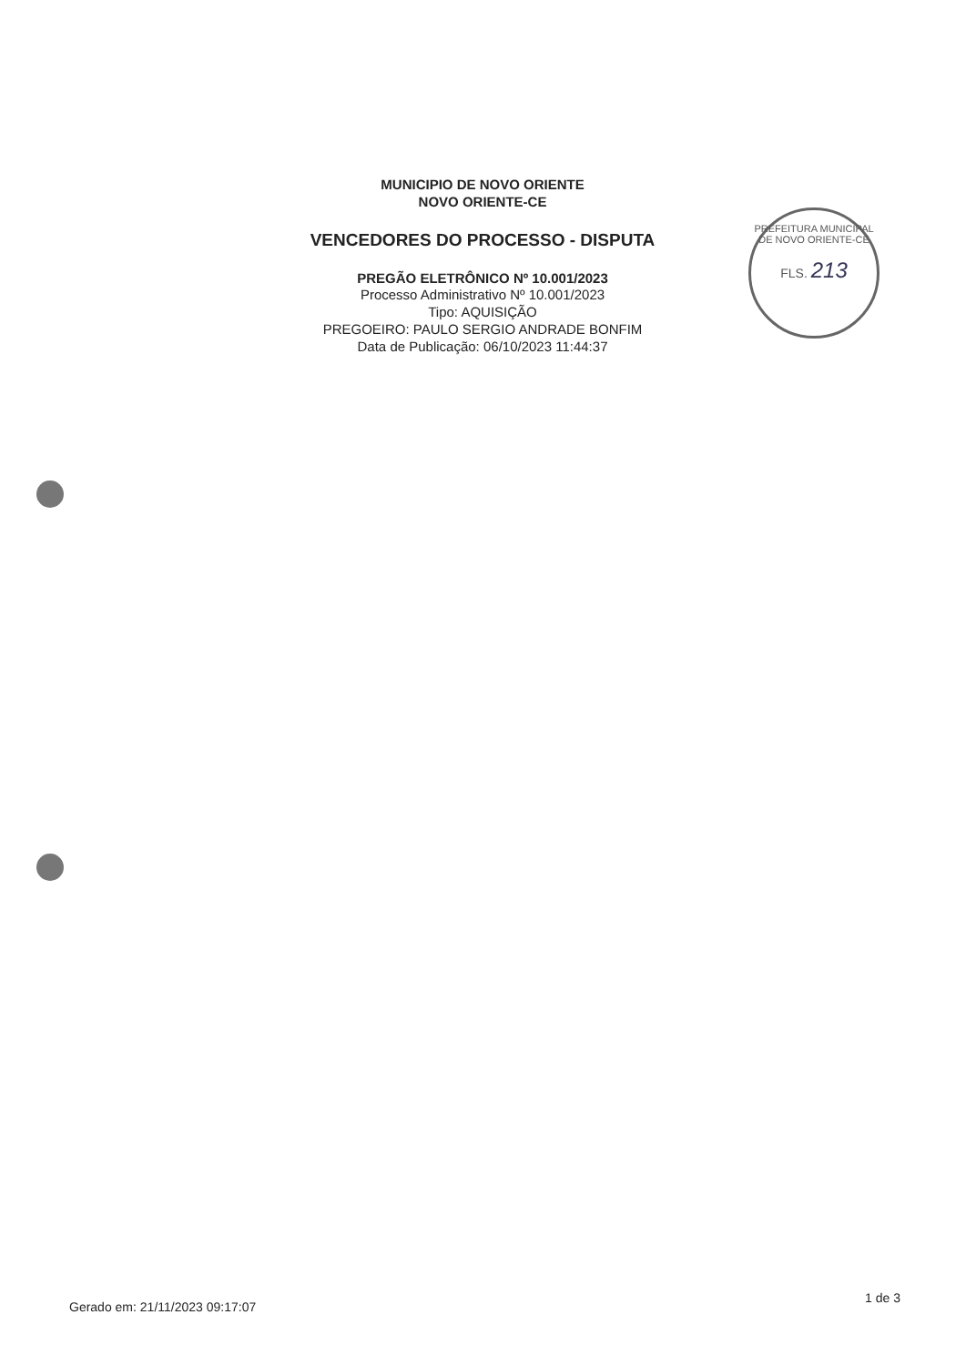MUNICIPIO DE NOVO ORIENTE
NOVO ORIENTE-CE
VENCEDORES DO PROCESSO - DISPUTA
PREGÃO ELETRÔNICO Nº 10.001/2023
Processo Administrativo Nº 10.001/2023
Tipo: AQUISIÇÃO
PREGOEIRO: PAULO SERGIO ANDRADE BONFIM
Data de Publicação: 06/10/2023 11:44:37
PREFEITURA MUNICIPAL DE NOVO ORIENTE-CE
FLS. 213
Gerado em: 21/11/2023 09:17:07
1 de 3